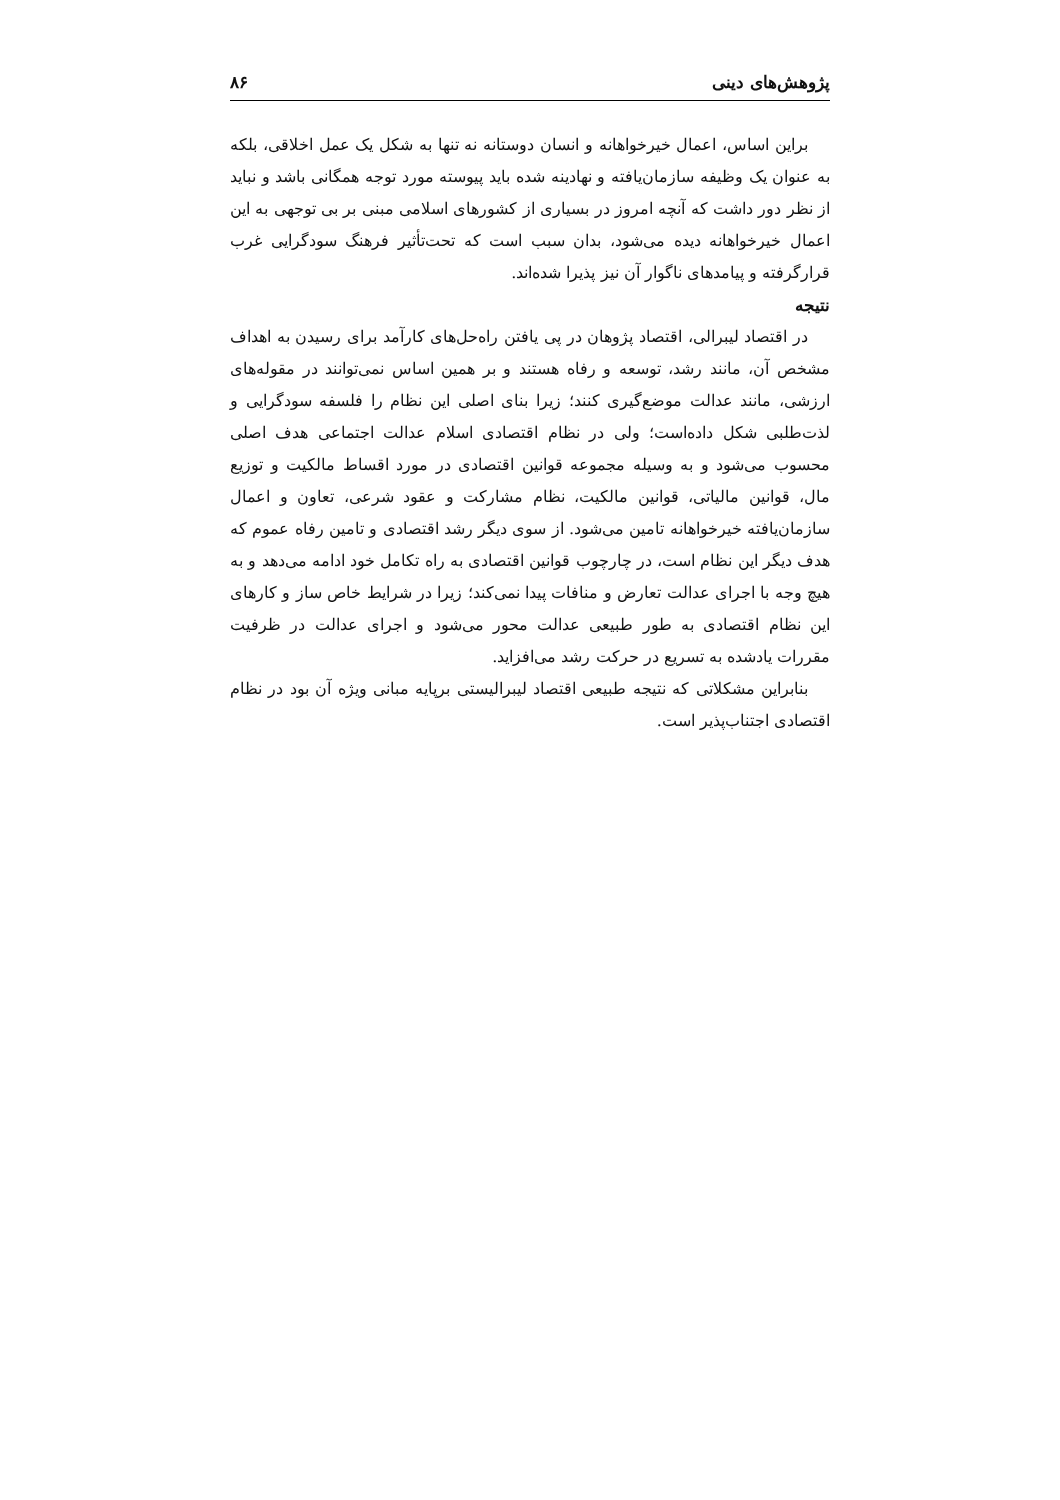پژوهش‌های دینی ۸۶
براین اساس، اعمال خیرخواهانه و انسان دوستانه نه تنها به شکل یک عمل اخلاقی، بلکه به عنوان یک وظیفه سازمان‌یافته و نهادینه شده باید پیوسته مورد توجه همگانی باشد و نباید از نظر دور داشت که آنچه امروز در بسیاری از کشورهای اسلامی مبنی بر بی توجهی به این اعمال خیرخواهانه دیده می‌شود، بدان سبب است که تحت‌تأثیر فرهنگ سودگرایی غرب قرارگرفته و پیامدهای ناگوار آن نیز پذیرا شده‌اند.
نتیجه
در اقتصاد لیبرالی، اقتصاد پژوهان در پی یافتن راه‌حل‌های کارآمد برای رسیدن به اهداف مشخص آن، مانند رشد، توسعه و رفاه هستند و بر همین اساس نمی‌توانند در مقوله‌های ارزشی، مانند عدالت موضع‌گیری کنند؛ زیرا بنای اصلی این نظام را فلسفه سودگرایی و لذت‌طلبی شکل داده‌است؛ ولی در نظام اقتصادی اسلام عدالت اجتماعی هدف اصلی محسوب می‌شود و به وسیله مجموعه قوانین اقتصادی در مورد اقساط مالکیت و توزیع مال، قوانین مالیاتی، قوانین مالکیت، نظام مشارکت و عقود شرعی، تعاون و اعمال سازمان‌یافته خیرخواهانه تامین می‌شود. از سوی دیگر رشد اقتصادی و تامین رفاه عموم که هدف دیگر این نظام است، در چارچوب قوانین اقتصادی به راه تکامل خود ادامه می‌دهد و به هیچ وجه با اجرای عدالت تعارض و منافات پیدا نمی‌کند؛ زیرا در شرایط خاص ساز و کارهای این نظام اقتصادی به طور طبیعی عدالت محور می‌شود و اجرای عدالت در ظرفیت مقررات یادشده به تسریع در حرکت رشد می‌افزاید.
بنابراین مشکلاتی که نتیجه طبیعی اقتصاد لیبرالیستی برپایه مبانی ویژه آن بود در نظام اقتصادی اجتناب‌پذیر است.